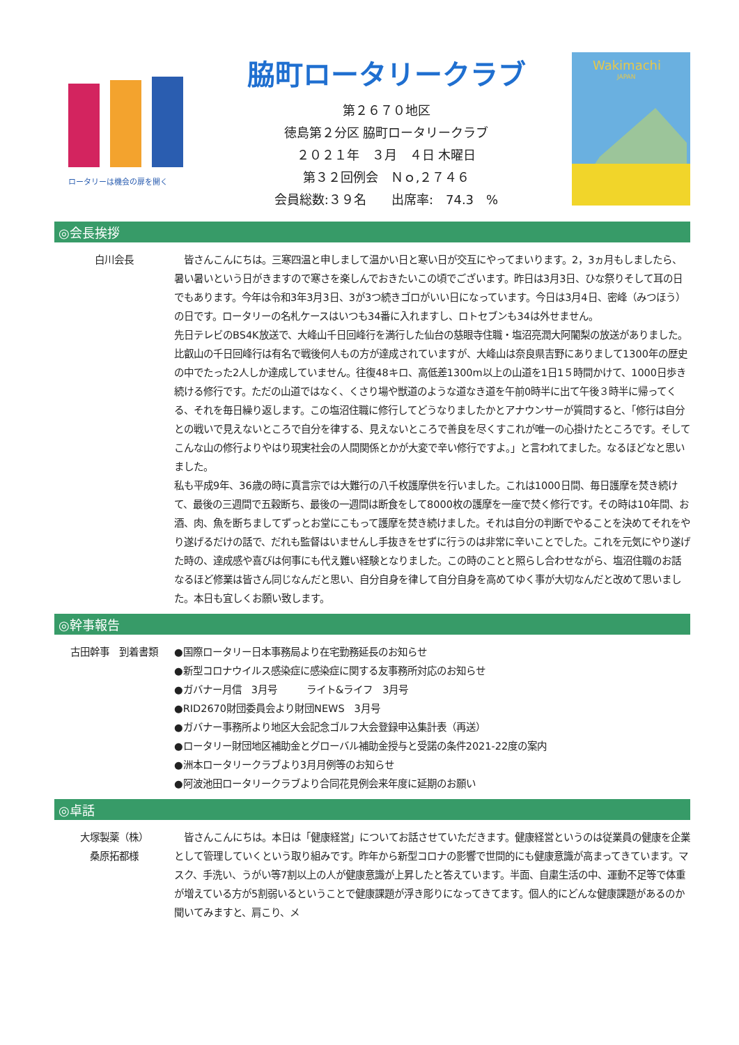ロータリーは機会の扉を開く
脇町ロータリークラブ
第２６７０地区
徳島第２分区 脇町ロータリークラブ
２０２１年　３月　４日 木曜日
第３２回例会　Ｎｏ,２７４６
会員総数:３９名　　出席率:　74.3　%
Wakimachi
JAPAN
◎会長挨拶
白川会長 　皆さんこんにちは。三寒四温と申しまして温かい日と寒い日が交互にやってまいります。2，3ヵ月もしましたら、暑い暑いという日がきますので寒さを楽しんでおきたいこの頃でございます。昨日は3月3日、ひな祭りそして耳の日でもあります。今年は令和3年3月3日、3が3つ続きゴロがいい日になっています。今日は3月4日、密峰（みつほう）の日です。ロータリーの名札ケースはいつも34番に入れますし、ロトセブンも34は外せません。
先日テレビのBS4K放送で、大峰山千日回峰行を満行した仙台の慈眼寺住職・塩沼亮潤大阿闍梨の放送がありました。比叡山の千日回峰行は有名で戦後何人もの方が達成されていますが、大峰山は奈良県吉野にありまして1300年の歴史の中でたった2人しか達成していません。往復48キロ、高低差1300m以上の山道を1日1５時間かけて、1000日歩き続ける修行です。ただの山道ではなく、くさり場や獣道のような道なき道を午前0時半に出て午後３時半に帰ってくる、それを毎日繰り返します。この塩沼住職に修行してどうなりましたかとアナウンサーが質問すると、「修行は自分との戦いで見えないところで自分を律する、見えないところで善良を尽くすこれが唯一の心掛けたところです。そしてこんな山の修行よりやはり現実社会の人間関係とかが大変で辛い修行ですよ。」と言われてました。なるほどなと思いました。
私も平成9年、36歳の時に真言宗では大難行の八千枚護摩供を行いました。これは1000日間、毎日護摩を焚き続けて、最後の三週間で五穀断ち、最後の一週間は断食をして8000枚の護摩を一座で焚く修行です。その時は10年間、お酒、肉、魚を断ちましてずっとお堂にこもって護摩を焚き続けました。それは自分の判断でやることを決めてそれをやり遂げるだけの話で、だれも監督はいませんし手抜きをせずに行うのは非常に辛いことでした。これを元気にやり遂げた時の、達成感や喜びは何事にも代え難い経験となりました。この時のことと照らし合わせながら、塩沼住職のお話なるほど修業は皆さん同じなんだと思い、自分自身を律して自分自身を高めてゆく事が大切なんだと改めて思いました。本日も宜しくお願い致します。
◎幹事報告
古田幹事　到着書類 ●国際ロータリー日本事務局より在宅勤務延長のお知らせ
●新型コロナウイルス感染症に感染症に関する友事務所対応のお知らせ
●ガバナー月信　3月号　　　ライト&ライフ　3月号
●RID2670財団委員会より財団NEWS　3月号
●ガバナー事務所より地区大会記念ゴルフ大会登録申込集計表（再送）
●ロータリー財団地区補助金とグローバル補助金授与と受諾の条件2021-22度の案内
●洲本ロータリークラブより3月月例等のお知らせ
●阿波池田ロータリークラブより合同花見例会来年度に延期のお願い
◎卓話
大塚製薬（株）
桑原拓都様
　皆さんこんにちは。本日は「健康経営」についてお話させていただきます。健康経営というのは従業員の健康を企業として管理していくという取り組みです。昨年から新型コロナの影響で世間的にも健康意識が高まってきています。マスク、手洗い、うがい等7割以上の人が健康意識が上昇したと答えています。半面、自粛生活の中、運動不足等で体重が増えている方が5割弱いるということで健康課題が浮き彫りになってきてます。個人的にどんな健康課題があるのか聞いてみますと、肩こり、メ